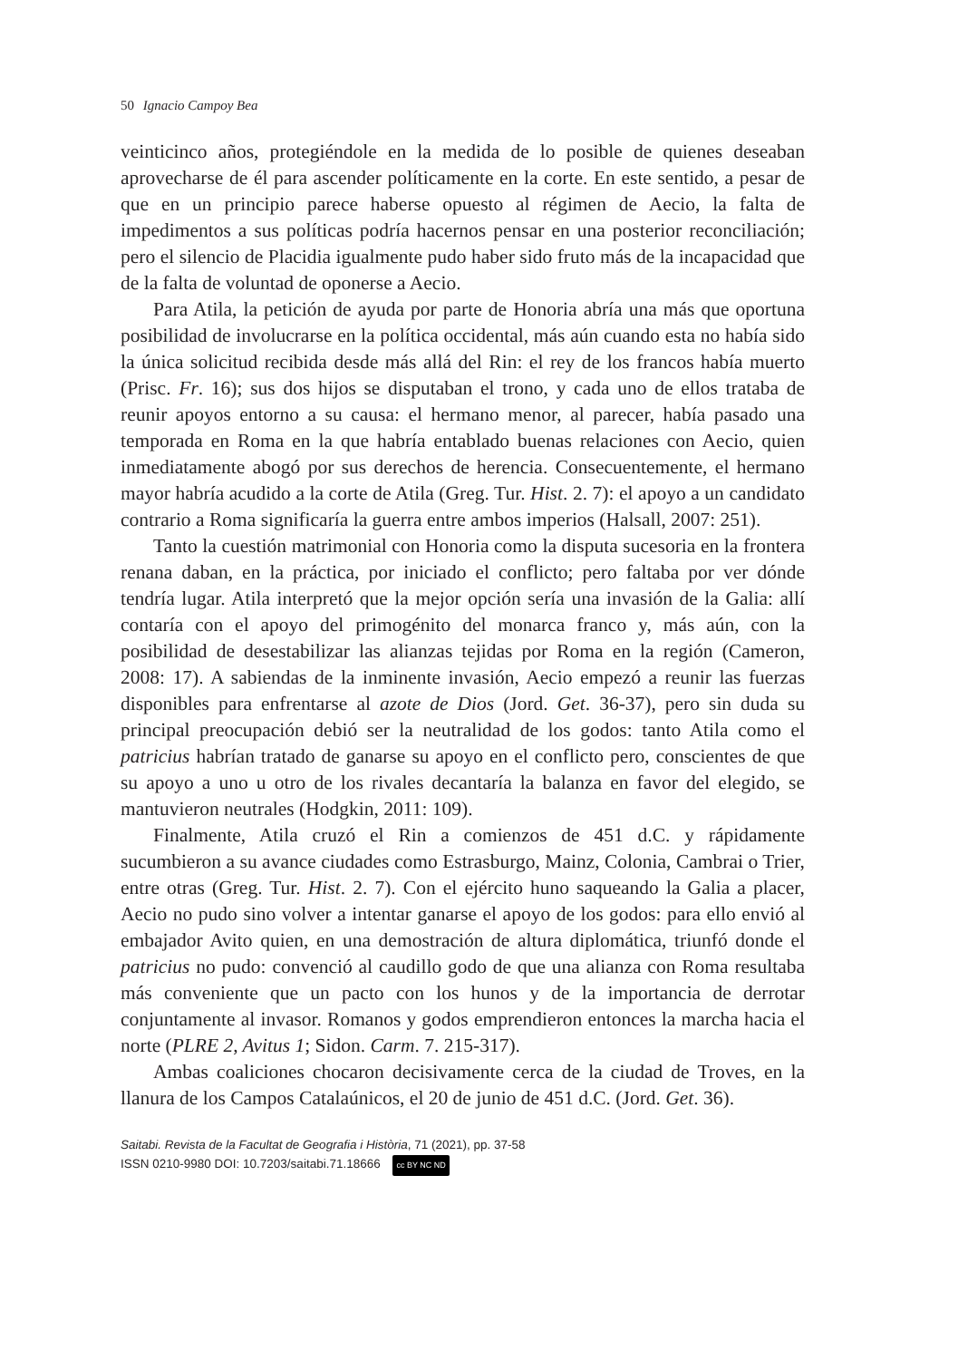50 Ignacio Campoy Bea
veinticinco años, protegiéndole en la medida de lo posible de quienes deseaban aprovecharse de él para ascender políticamente en la corte. En este sentido, a pesar de que en un principio parece haberse opuesto al régimen de Aecio, la falta de impedimentos a sus políticas podría hacernos pensar en una posterior reconciliación; pero el silencio de Placidia igualmente pudo haber sido fruto más de la incapacidad que de la falta de voluntad de oponerse a Aecio.
Para Atila, la petición de ayuda por parte de Honoria abría una más que oportuna posibilidad de involucrarse en la política occidental, más aún cuando esta no había sido la única solicitud recibida desde más allá del Rin: el rey de los francos había muerto (Prisc. Fr. 16); sus dos hijos se disputaban el trono, y cada uno de ellos trataba de reunir apoyos entorno a su causa: el hermano menor, al parecer, había pasado una temporada en Roma en la que habría entablado buenas relaciones con Aecio, quien inmediatamente abogó por sus derechos de herencia. Consecuentemente, el hermano mayor habría acudido a la corte de Atila (Greg. Tur. Hist. 2. 7): el apoyo a un candidato contrario a Roma significaría la guerra entre ambos imperios (Halsall, 2007: 251).
Tanto la cuestión matrimonial con Honoria como la disputa sucesoria en la frontera renana daban, en la práctica, por iniciado el conflicto; pero faltaba por ver dónde tendría lugar. Atila interpretó que la mejor opción sería una invasión de la Galia: allí contaría con el apoyo del primogénito del monarca franco y, más aún, con la posibilidad de desestabilizar las alianzas tejidas por Roma en la región (Cameron, 2008: 17). A sabiendas de la inminente invasión, Aecio empezó a reunir las fuerzas disponibles para enfrentarse al azote de Dios (Jord. Get. 36-37), pero sin duda su principal preocupación debió ser la neutralidad de los godos: tanto Atila como el patricius habrían tratado de ganarse su apoyo en el conflicto pero, conscientes de que su apoyo a uno u otro de los rivales decantaría la balanza en favor del elegido, se mantuvieron neutrales (Hodgkin, 2011: 109).
Finalmente, Atila cruzó el Rin a comienzos de 451 d.C. y rápidamente sucumbieron a su avance ciudades como Estrasburgo, Mainz, Colonia, Cambrai o Trier, entre otras (Greg. Tur. Hist. 2. 7). Con el ejército huno saqueando la Galia a placer, Aecio no pudo sino volver a intentar ganarse el apoyo de los godos: para ello envió al embajador Avito quien, en una demostración de altura diplomática, triunfó donde el patricius no pudo: convenció al caudillo godo de que una alianza con Roma resultaba más conveniente que un pacto con los hunos y de la importancia de derrotar conjuntamente al invasor. Romanos y godos emprendieron entonces la marcha hacia el norte (PLRE 2, Avitus 1; Sidon. Carm. 7. 215-317).
Ambas coaliciones chocaron decisivamente cerca de la ciudad de Troves, en la llanura de los Campos Catalaúnicos, el 20 de junio de 451 d.C. (Jord. Get. 36).
Saitabi. Revista de la Facultat de Geografia i Història, 71 (2021), pp. 37-58
ISSN 0210-9980 DOI: 10.7203/saitabi.71.18666 cc BY NC ND